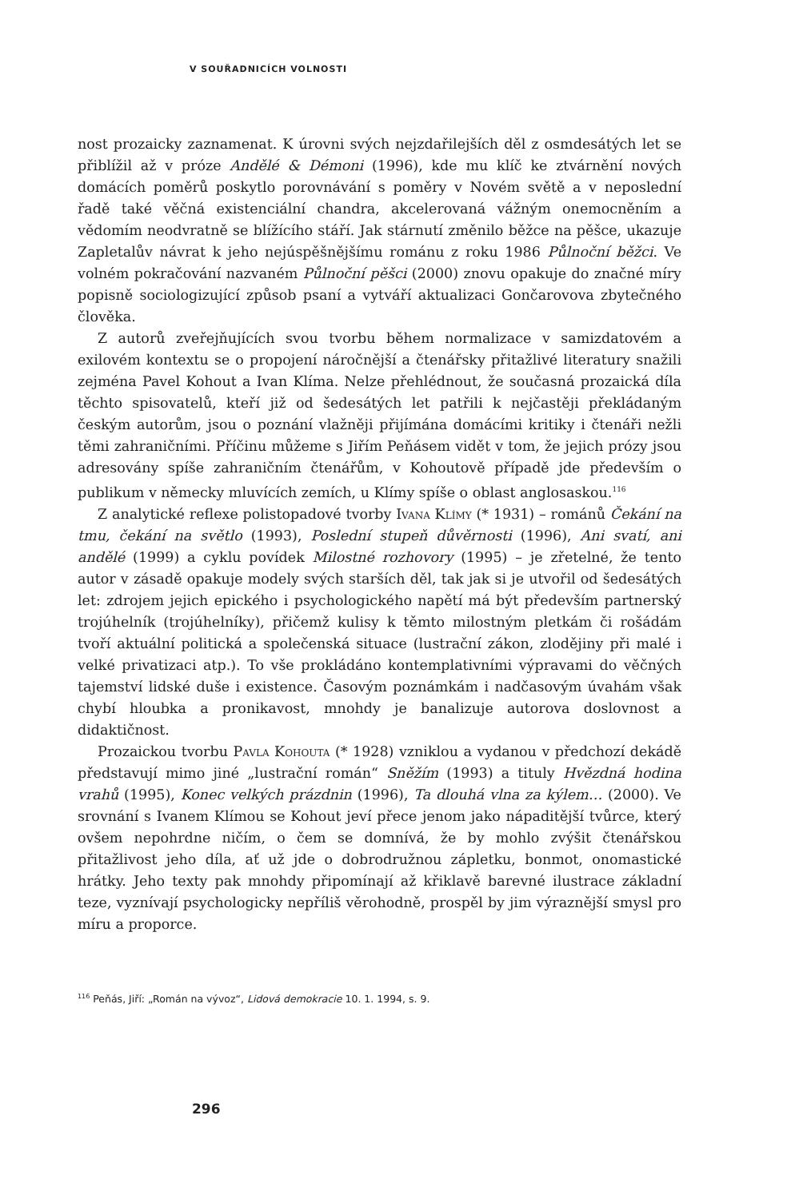V SOUŘADNICÍCH VOLNOSTI
nost prozaicky zaznamenat. K úrovni svých nejzdařilejších děl z osmdesátých let se přiblížil až v próze Andělé & Démoni (1996), kde mu klíč ke ztvárnění nových domácích poměrů poskytlo porovnávání s poměry v Novém světě a v neposlední řadě také věčná existenciální chandra, akcelerovaná vážným onemocněním a vědomím neodvratně se blížícího stáří. Jak stárnutí změnilo běžce na pěšce, ukazuje Zapletalův návrat k jeho nejúspěšnějšímu románu z roku 1986 Půlnoční běžci. Ve volném pokračování nazvaném Půlnoční pěšci (2000) znovu opakuje do značné míry popisně sociologizující způsob psaní a vytváří aktualizaci Gončarovova zbytečného člověka.
Z autorů zveřejňujících svou tvorbu během normalizace v samizdatovém a exilovém kontextu se o propojení náročnější a čtenářsky přitažlivé literatury snažili zejména Pavel Kohout a Ivan Klíma. Nelze přehlédnout, že současná prozaická díla těchto spisovatelů, kteří již od šedesátých let patřili k nejčastěji překládaným českým autorům, jsou o poznání vlažněji přijímána domácími kritiky i čtenáři nežli těmi zahraničními. Příčinu můžeme s Jiřím Peňásem vidět v tom, že jejich prózy jsou adresovány spíše zahraničním čtenářům, v Kohoutově případě jde především o publikum v německy mluvících zemích, u Klímy spíše o oblast anglosaskou.<sup>116</sup>
Z analytické reflexe polistopadové tvorby Ivana Klímy (* 1931) – románů Čekání na tmu, čekání na světlo (1993), Poslední stupeň důvěrnosti (1996), Ani svatí, ani andělé (1999) a cyklu povídek Milostné rozhovory (1995) – je zřetelné, že tento autor v zásadě opakuje modely svých starších děl, tak jak si je utvořil od šedesátých let: zdrojem jejich epického i psychologického napětí má být především partnerský trojúhelník (trojúhelníky), přičemž kulisy k těmto milostným pletkám či rošádám tvoří aktuální politická a společenská situace (lustrační zákon, zlodějiny při malé i velké privatizaci atp.). To vše prokládáno kontemplativními výpravami do věčných tajemství lidské duše i existence. Časovým poznámkám i nadčasovým úvahám však chybí hloubka a pronikavost, mnohdy je banalizuje autorova doslovnost a didaktičnost.
Prozaickou tvorbu Pavla Kohouta (* 1928) vzniklou a vydanou v předchozí dekádě představují mimo jiné „lustrační román“ Sněžím (1993) a tituly Hvězdná hodina vrahů (1995), Konec velkých prázdnin (1996), Ta dlouhá vlna za kýlem… (2000). Ve srovnání s Ivanem Klímou se Kohout jeví přece jenom jako nápaditější tvůrce, který ovšem nepohrdne ničím, o čem se domnívá, že by mohlo zvýšit čtenářskou přitažlivost jeho díla, ať už jde o dobrodružnou zápletku, bonmot, onomastické hrátky. Jeho texty pak mnohdy připomínají až křiklavě barevné ilustrace základní teze, vyznívají psychologicky nepříliš věrohodně, prospěl by jim výraznější smysl pro míru a proporce.
<sup>116</sup> Peňás, Jiří: „Román na vývoz“, Lidová demokracie 10. 1. 1994, s. 9.
296